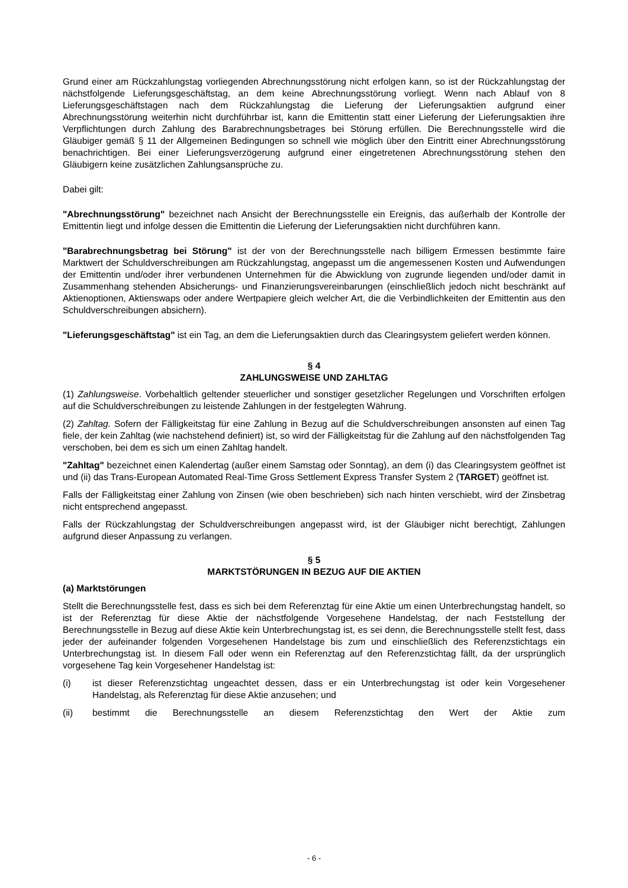Grund einer am Rückzahlungstag vorliegenden Abrechnungsstörung nicht erfolgen kann, so ist der Rückzahlungstag der nächstfolgende Lieferungsgeschäftstag, an dem keine Abrechnungsstörung vorliegt. Wenn nach Ablauf von 8 Lieferungsgeschäftstagen nach dem Rückzahlungstag die Lieferung der Lieferungsaktien aufgrund einer Abrechnungsstörung weiterhin nicht durchführbar ist, kann die Emittentin statt einer Lieferung der Lieferungsaktien ihre Verpflichtungen durch Zahlung des Barabrechnungsbetrages bei Störung erfüllen. Die Berechnungsstelle wird die Gläubiger gemäß § 11 der Allgemeinen Bedingungen so schnell wie möglich über den Eintritt einer Abrechnungsstörung benachrichtigen. Bei einer Lieferungsverzögerung aufgrund einer eingetretenen Abrechnungsstörung stehen den Gläubigern keine zusätzlichen Zahlungsansprüche zu.
Dabei gilt:
"Abrechnungsstörung" bezeichnet nach Ansicht der Berechnungsstelle ein Ereignis, das außerhalb der Kontrolle der Emittentin liegt und infolge dessen die Emittentin die Lieferung der Lieferungsaktien nicht durchführen kann.
"Barabrechnungsbetrag bei Störung" ist der von der Berechnungsstelle nach billigem Ermessen bestimmte faire Marktwert der Schuldverschreibungen am Rückzahlungstag, angepasst um die angemessenen Kosten und Aufwendungen der Emittentin und/oder ihrer verbundenen Unternehmen für die Abwicklung von zugrunde liegenden und/oder damit in Zusammenhang stehenden Absicherungs- und Finanzierungsvereinbarungen (einschließlich jedoch nicht beschränkt auf Aktienoptionen, Aktienswaps oder andere Wertpapiere gleich welcher Art, die die Verbindlichkeiten der Emittentin aus den Schuldverschreibungen absichern).
"Lieferungsgeschäftstag" ist ein Tag, an dem die Lieferungsaktien durch das Clearingsystem geliefert werden können.
§ 4
ZAHLUNGSWEISE UND ZAHLTAG
(1) Zahlungsweise. Vorbehaltlich geltender steuerlicher und sonstiger gesetzlicher Regelungen und Vorschriften erfolgen auf die Schuldverschreibungen zu leistende Zahlungen in der festgelegten Währung.
(2) Zahltag. Sofern der Fälligkeitstag für eine Zahlung in Bezug auf die Schuldverschreibungen ansonsten auf einen Tag fiele, der kein Zahltag (wie nachstehend definiert) ist, so wird der Fälligkeitstag für die Zahlung auf den nächstfolgenden Tag verschoben, bei dem es sich um einen Zahltag handelt.
"Zahltag" bezeichnet einen Kalendertag (außer einem Samstag oder Sonntag), an dem (i) das Clearingsystem geöffnet ist und (ii) das Trans-European Automated Real-Time Gross Settlement Express Transfer System 2 (TARGET) geöffnet ist.
Falls der Fälligkeitstag einer Zahlung von Zinsen (wie oben beschrieben) sich nach hinten verschiebt, wird der Zinsbetrag nicht entsprechend angepasst.
Falls der Rückzahlungstag der Schuldverschreibungen angepasst wird, ist der Gläubiger nicht berechtigt, Zahlungen aufgrund dieser Anpassung zu verlangen.
§ 5
MARKTSTÖRUNGEN IN BEZUG AUF DIE AKTIEN
(a) Marktstörungen
Stellt die Berechnungsstelle fest, dass es sich bei dem Referenztag für eine Aktie um einen Unterbrechungstag handelt, so ist der Referenztag für diese Aktie der nächstfolgende Vorgesehene Handelstag, der nach Feststellung der Berechnungsstelle in Bezug auf diese Aktie kein Unterbrechungstag ist, es sei denn, die Berechnungsstelle stellt fest, dass jeder der aufeinander folgenden Vorgesehenen Handelstage bis zum und einschließlich des Referenzstichtags ein Unterbrechungstag ist. In diesem Fall oder wenn ein Referenztag auf den Referenzstichtag fällt, da der ursprünglich vorgesehene Tag kein Vorgesehener Handelstag ist:
(i) ist dieser Referenzstichtag ungeachtet dessen, dass er ein Unterbrechungstag ist oder kein Vorgesehener Handelstag, als Referenztag für diese Aktie anzusehen; und
(ii) bestimmt die Berechnungsstelle an diesem Referenzstichtag den Wert der Aktie zum
- 6 -